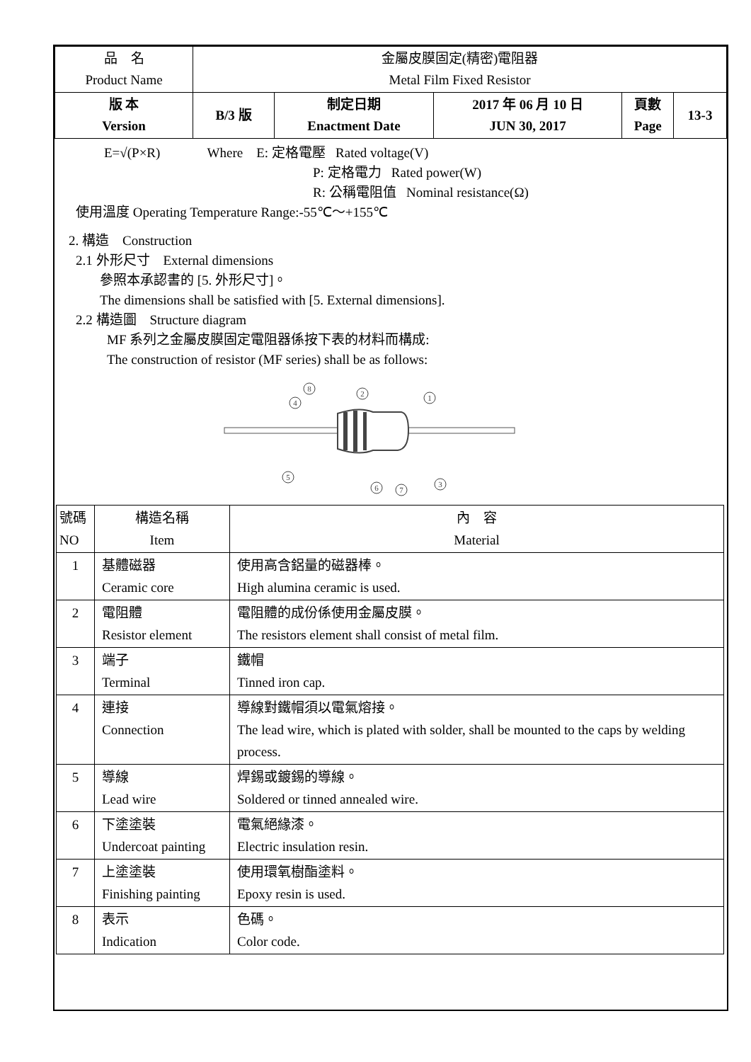| 品 名 Product Name | 金屬皮膜固定(精密)電阻器 Metal Film Fixed Resistor | | | | |
| 版 本 Version | B/3 版 | 制定日期 Enactment Date | 2017 年 06 月 10 日 JUN 30, 2017 | 頁數 Page | 13-3 |
E=√(P×R) Where E: 定格電壓 Rated voltage(V)
P: 定格電力 Rated power(W)
R: 公稱電阻值 Nominal resistance(Ω)
使用溫度 Operating Temperature Range:-55℃～+155℃
2. 構造 Construction
2.1 外形尺寸 External dimensions
參照本承認書的 [5. 外形尺寸]。
The dimensions shall be satisfied with [5. External dimensions].
2.2 構造圖 Structure diagram
MF 系列之金屬皮膜固定電阻器係按下表的材料而構成:
The construction of resistor (MF series) shall be as follows:
4
8
2
1
5
6
7
3
| 號碼 NO | 構造名稱 Item | 內 容 Material |
| --- | --- | --- |
| 1 | 基體磁器 Ceramic core | 使用高含鋁量的磁器棒。 High alumina ceramic is used. |
| 2 | 電阻體 Resistor element | 電阻體的成份係使用金屬皮膜。 The resistors element shall consist of metal film. |
| 3 | 端子 Terminal | 鐵帽 Tinned iron cap. |
| 4 | 連接 Connection | 導線對鐵帽須以電氣熔接。 The lead wire, which is plated with solder, shall be mounted to the caps by welding process. |
| 5 | 導線 Lead wire | 焊錫或鍍錫的導線。 Soldered or tinned annealed wire. |
| 6 | 下塗塗裝 Undercoat painting | 電氣絕緣漆。 Electric insulation resin. |
| 7 | 上塗塗裝 Finishing painting | 使用環氧樹酯塗料。 Epoxy resin is used. |
| 8 | 表示 Indication | 色碼。 Color code. |